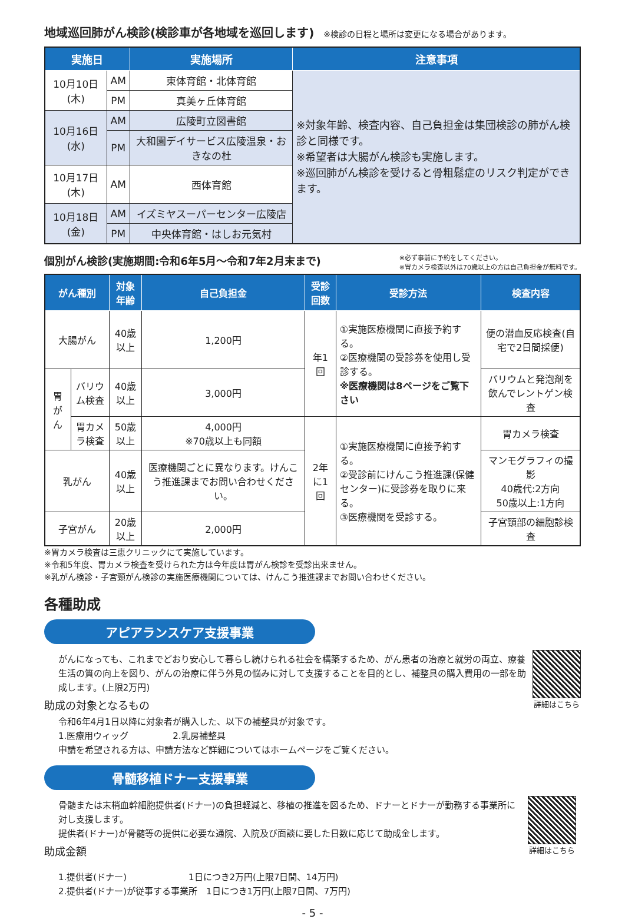地域巡回肺がん検診(検診車が各地域を巡回します)
※検診の日程と場所は変更になる場合があります。
| 実施日 | | 実施場所 | 注意事項 |
| --- | --- | --- | --- |
| 10月10日(木) | AM | 東体育館・北体育館 | ※対象年齢、検査内容、自己負担金は集団検診の肺がん検診と同様です。 ※希望者は大腸がん検診も実施します。 ※巡回肺がん検診を受けると骨粗鬆症のリスク判定ができます。 |
| | PM | 真美ヶ丘体育館 | |
| 10月16日(水) | AM | 広陵町立図書館 | |
| | PM | 大和園デイサービス広陵温泉・おきなの杜 | |
| 10月17日(木) | AM | 西体育館 | |
| 10月18日(金) | AM | イズミヤスーパーセンター広陵店 | |
| | PM | 中央体育館・はしお元気村 | |
個別がん検診(実施期間:令和6年5月～令和7年2月末まで)
※必ず事前に予約をしてください。
※胃カメラ検査以外は70歳以上の方は自己負担金が無料です。
| がん種別 | | 対象年齢 | 自己負担金 | 受診回数 | 受診方法 | 検査内容 |
| --- | --- | --- | --- | --- | --- | --- |
| 大腸がん | | 40歳以上 | 1,200円 | 年1回 | ①実施医療機関に直接予約する。 ②医療機関の受診券を使用し受診する。 ※医療機関は8ページをご覧下さい | 便の潜血反応検査(自宅で2日間採便) |
| 胃がん | バリウム検査 | 40歳以上 | 3,000円 | | | バリウムと発泡剤を飲んでレントゲン検査 |
| | 胃カメラ検査 | 50歳以上 | 4,000円 ※70歳以上も同額 | 2年に1回 | ①実施医療機関に直接予約する。 ②受診前にけんこう推進課(保健センター)に受診券を取りに来る。 ③医療機関を受診する。 | 胃カメラ検査 |
| 乳がん | | 40歳以上 | 医療機関ごとに異なります。けんこう推進課までお問い合わせください。 | | | マンモグラフィの撮影 40歳代:2方向 50歳以上:1方向 |
| 子宮がん | | 20歳以上 | 2,000円 | | | 子宮頸部の細胞診検査 |
※胃カメラ検査は三恵クリニックにて実施しています。
※令和5年度、胃カメラ検査を受けられた方は今年度は胃がん検診を受診出来ません。
※乳がん検診・子宮頸がん検診の実施医療機関については、けんこう推進課までお問い合わせください。
各種助成
アピアランスケア支援事業
がんになっても、これまでどおり安心して暮らし続けられる社会を構築するため、がん患者の治療と就労の両立、療養生活の質の向上を図り、がんの治療に伴う外見の悩みに対して支援することを目的とし、補整具の購入費用の一部を助成します。(上限2万円)
助成の対象となるもの
令和6年4月1日以降に対象者が購入した、以下の補整具が対象です。
1.医療用ウィッグ　　　　　2.乳房補整具
申請を希望される方は、申請方法など詳細についてはホームページをご覧ください。
詳細はこちら
骨髄移植ドナー支援事業
骨髄または末梢血幹細胞提供者(ドナー)の負担軽減と、移植の推進を図るため、ドナーとドナーが勤務する事業所に対し支援します。
提供者(ドナー)が骨髄等の提供に必要な通院、入院及び面談に要した日数に応じて助成金します。
助成金額
1.提供者(ドナー)　　　　　　　1日につき2万円(上限7日間、14万円)
2.提供者(ドナー)が従事する事業所　1日につき1万円(上限7日間、7万円)
詳細はこちら
- 5 -